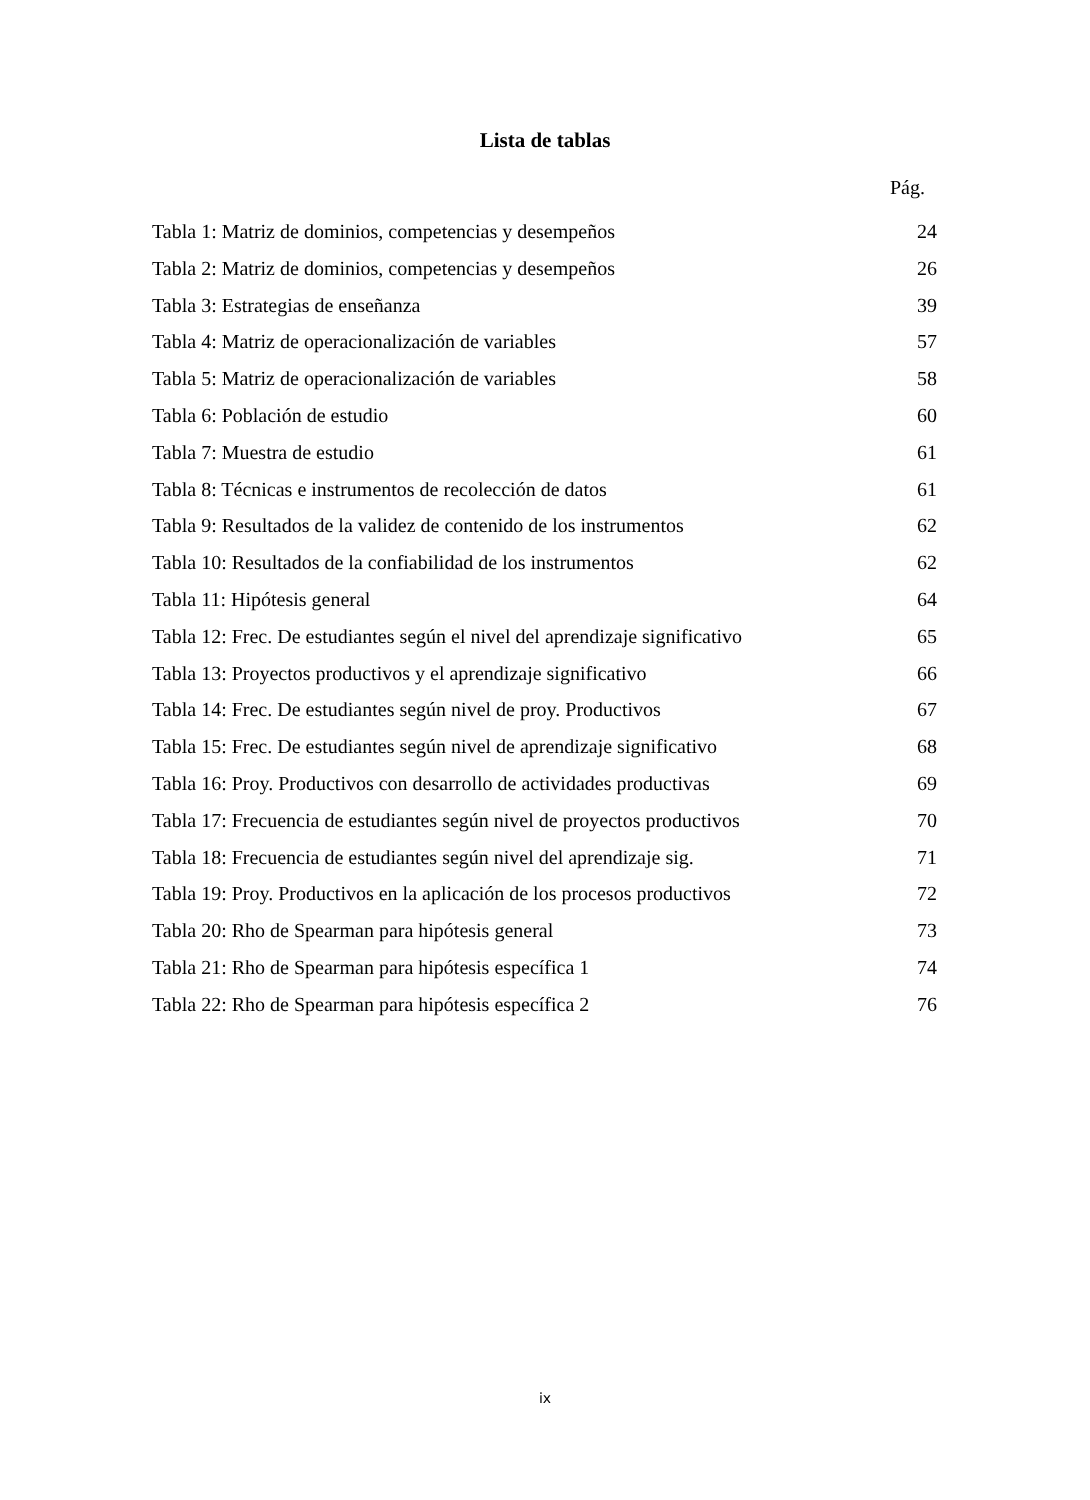Lista de tablas
Pág.
Tabla 1: Matriz de dominios, competencias y desempeños 24
Tabla 2: Matriz de dominios, competencias y desempeños 26
Tabla 3: Estrategias de enseñanza 39
Tabla 4: Matriz de operacionalización de variables 57
Tabla 5: Matriz de operacionalización de variables 58
Tabla 6: Población de estudio 60
Tabla 7: Muestra de estudio 61
Tabla 8: Técnicas e instrumentos de recolección de datos 61
Tabla 9: Resultados de la validez de contenido de los instrumentos 62
Tabla 10: Resultados de la confiabilidad de los instrumentos 62
Tabla 11: Hipótesis general 64
Tabla 12: Frec. De estudiantes según el nivel del aprendizaje significativo 65
Tabla 13: Proyectos productivos y el aprendizaje significativo 66
Tabla 14: Frec. De estudiantes según nivel de proy. Productivos 67
Tabla 15: Frec. De estudiantes según nivel de aprendizaje significativo 68
Tabla 16: Proy. Productivos con desarrollo de actividades productivas 69
Tabla 17: Frecuencia de estudiantes según nivel de proyectos productivos 70
Tabla 18: Frecuencia de estudiantes según nivel del aprendizaje sig. 71
Tabla 19: Proy. Productivos en la aplicación de los procesos productivos 72
Tabla 20: Rho de Spearman para hipótesis general 73
Tabla 21: Rho de Spearman para hipótesis específica 1 74
Tabla 22: Rho de Spearman para hipótesis específica 2 76
ix